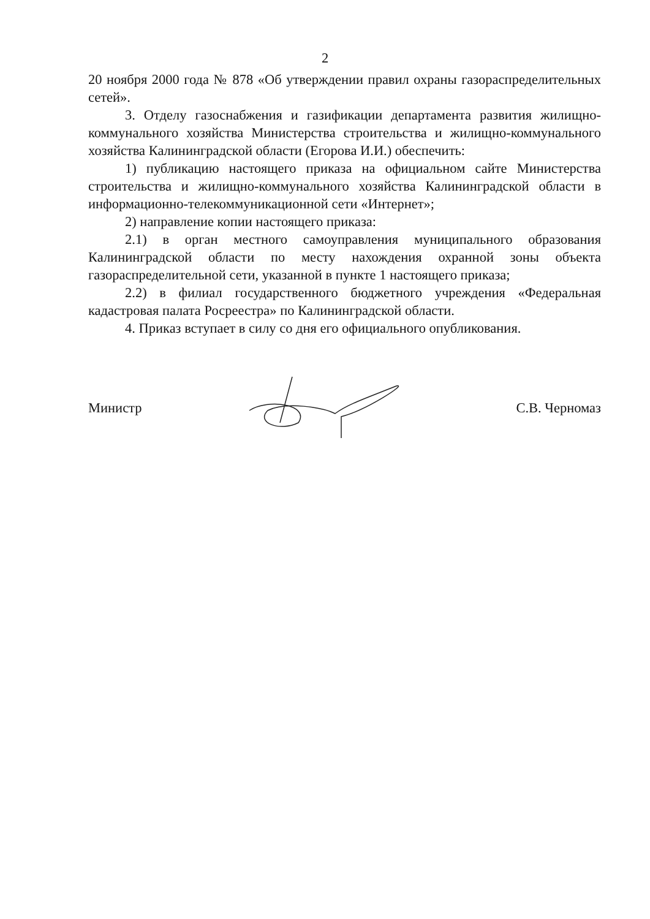2
20 ноября 2000 года № 878 «Об утверждении правил охраны газораспределительных сетей».
3. Отделу газоснабжения и газификации департамента развития жилищно-коммунального хозяйства Министерства строительства и жилищно-коммунального хозяйства Калининградской области (Егорова И.И.) обеспечить:
1) публикацию настоящего приказа на официальном сайте Министерства строительства и жилищно-коммунального хозяйства Калининградской области в информационно-телекоммуникационной сети «Интернет»;
2) направление копии настоящего приказа:
2.1) в орган местного самоуправления муниципального образования Калининградской области по месту нахождения охранной зоны объекта газораспределительной сети, указанной в пункте 1 настоящего приказа;
2.2) в филиал государственного бюджетного учреждения «Федеральная кадастровая палата Росреестра» по Калининградской области.
4. Приказ вступает в силу со дня его официального опубликования.
Министр С.В. Черномаз